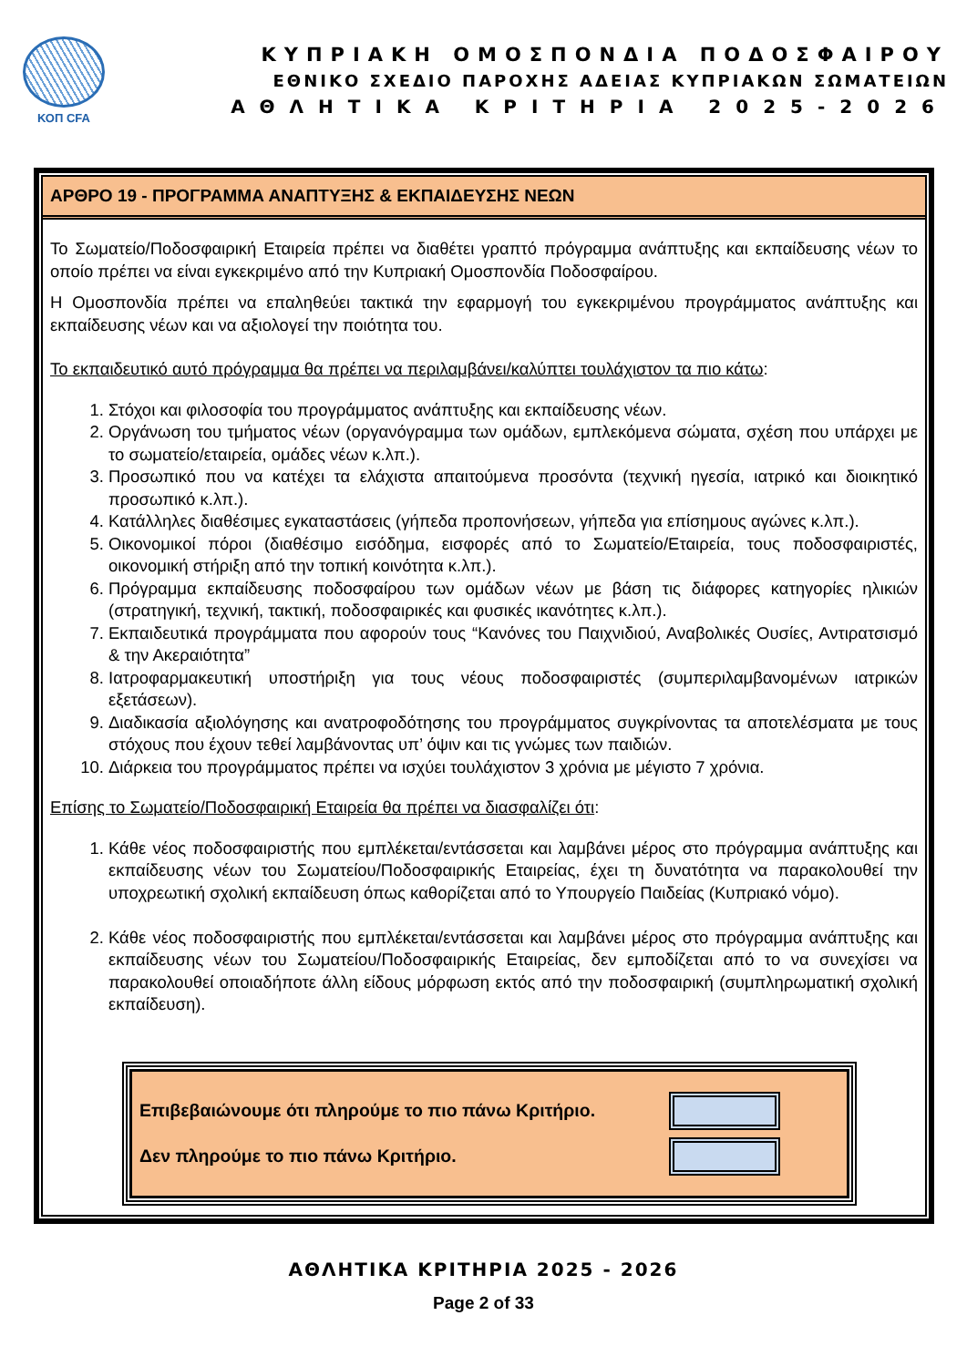ΚΟΠ CFA
ΚΥΠΡΙΑΚΗ ΟΜΟΣΠΟΝΔΙΑ ΠΟΔΟΣΦΑΙΡΟΥ
ΕΘΝΙΚΟ ΣΧΕΔΙΟ ΠΑΡΟΧΗΣ ΑΔΕΙΑΣ ΚΥΠΡΙΑΚΩΝ ΣΩΜΑΤΕΙΩΝ
ΑΘΛΗΤΙΚΑ ΚΡΙΤΗΡΙΑ 2025-2026
ΑΡΘΡΟ 19 - ΠΡΟΓΡΑΜΜΑ ΑΝΑΠΤΥΞΗΣ & ΕΚΠΑΙΔΕΥΣΗΣ ΝΕΩΝ
Το Σωματείο/Ποδοσφαιρική Εταιρεία πρέπει να διαθέτει γραπτό πρόγραμμα ανάπτυξης και εκπαίδευσης νέων το οποίο πρέπει να είναι εγκεκριμένο από την Κυπριακή Ομοσπονδία Ποδοσφαίρου.
Η Ομοσπονδία πρέπει να επαληθεύει τακτικά την εφαρμογή του εγκεκριμένου προγράμματος ανάπτυξης και εκπαίδευσης νέων και να αξιολογεί την ποιότητα του.
Το εκπαιδευτικό αυτό πρόγραμμα θα πρέπει να περιλαμβάνει/καλύπτει τουλάχιστον τα πιο κάτω:
1. Στόχοι και φιλοσοφία του προγράμματος ανάπτυξης και εκπαίδευσης νέων.
2. Οργάνωση του τμήματος νέων (οργανόγραμμα των ομάδων, εμπλεκόμενα σώματα, σχέση που υπάρχει με το σωματείο/εταιρεία, ομάδες νέων κ.λπ.).
3. Προσωπικό που να κατέχει τα ελάχιστα απαιτούμενα προσόντα (τεχνική ηγεσία, ιατρικό και διοικητικό προσωπικό κ.λπ.).
4. Κατάλληλες διαθέσιμες εγκαταστάσεις (γήπεδα προπονήσεων, γήπεδα για επίσημους αγώνες κ.λπ.).
5. Οικονομικοί πόροι (διαθέσιμο εισόδημα, εισφορές από το Σωματείο/Εταιρεία, τους ποδοσφαιριστές, οικονομική στήριξη από την τοπική κοινότητα κ.λπ.).
6. Πρόγραμμα εκπαίδευσης ποδοσφαίρου των ομάδων νέων με βάση τις διάφορες κατηγορίες ηλικιών (στρατηγική, τεχνική, τακτική, ποδοσφαιρικές και φυσικές ικανότητες κ.λπ.).
7. Εκπαιδευτικά προγράμματα που αφορούν τους “Κανόνες του Παιχνιδιού, Αναβολικές Ουσίες, Αντιρατσισμό & την Ακεραιότητα”
8. Ιατροφαρμακευτική υποστήριξη για τους νέους ποδοσφαιριστές (συμπεριλαμβανομένων ιατρικών εξετάσεων).
9. Διαδικασία αξιολόγησης και ανατροφοδότησης του προγράμματος συγκρίνοντας τα αποτελέσματα με τους στόχους που έχουν τεθεί λαμβάνοντας υπ’ όψιν και τις γνώμες των παιδιών.
10. Διάρκεια του προγράμματος πρέπει να ισχύει τουλάχιστον 3 χρόνια με μέγιστο 7 χρόνια.
Επίσης το Σωματείο/Ποδοσφαιρική Εταιρεία θα πρέπει να διασφαλίζει ότι:
1. Κάθε νέος ποδοσφαιριστής που εμπλέκεται/εντάσσεται και λαμβάνει μέρος στο πρόγραμμα ανάπτυξης και εκπαίδευσης νέων του Σωματείου/Ποδοσφαιρικής Εταιρείας, έχει τη δυνατότητα να παρακολουθεί την υποχρεωτική σχολική εκπαίδευση όπως καθορίζεται από το Υπουργείο Παιδείας (Κυπριακό νόμο).
2. Κάθε νέος ποδοσφαιριστής που εμπλέκεται/εντάσσεται και λαμβάνει μέρος στο πρόγραμμα ανάπτυξης και εκπαίδευσης νέων του Σωματείου/Ποδοσφαιρικής Εταιρείας, δεν εμποδίζεται από το να συνεχίσει να παρακολουθεί οποιαδήποτε άλλη είδους μόρφωση εκτός από την ποδοσφαιρική (συμπληρωματική σχολική εκπαίδευση).
Επιβεβαιώνουμε ότι πληρούμε το πιο πάνω Κριτήριο.
Δεν πληρούμε το πιο πάνω Κριτήριο.
ΑΘΛΗΤΙΚΑ ΚΡΙΤΗΡΙΑ 2025 - 2026
Page 2 of 33